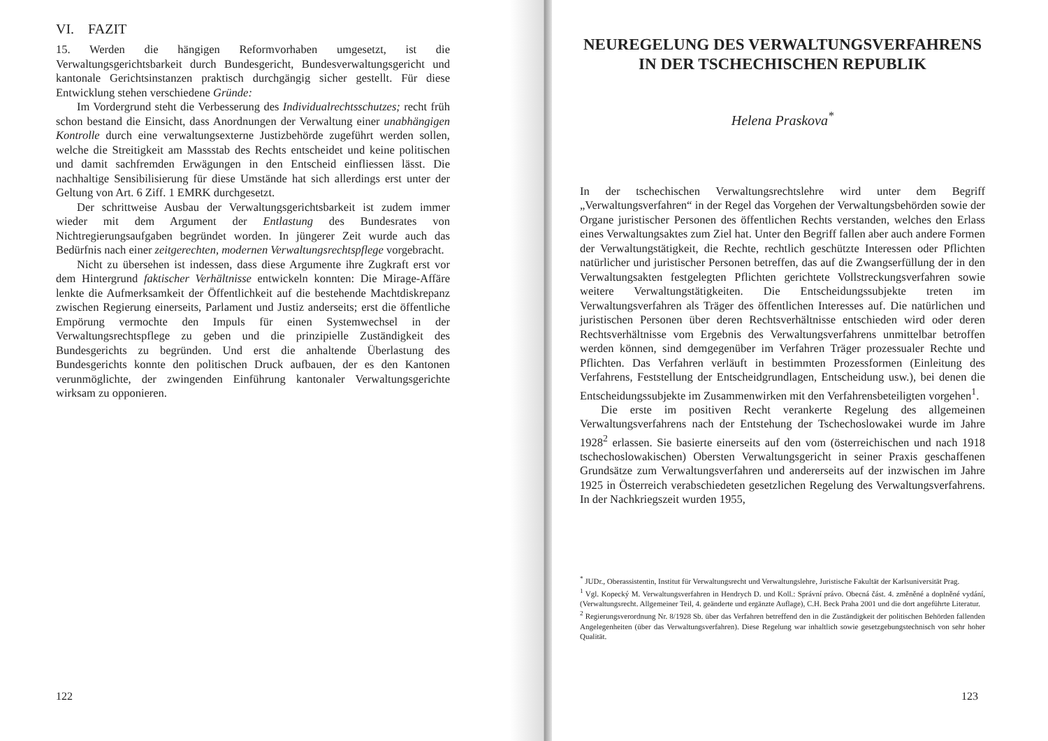VI. FAZIT
15. Werden die hängigen Reformvorhaben umgesetzt, ist die Verwaltungsgerichtsbarkeit durch Bundesgericht, Bundesverwaltungsgericht und kantonale Gerichtsinstanzen praktisch durchgängig sicher gestellt. Für diese Entwicklung stehen verschiedene Gründe:
Im Vordergrund steht die Verbesserung des Individualrechtsschutzes; recht früh schon bestand die Einsicht, dass Anordnungen der Verwaltung einer unabhängigen Kontrolle durch eine verwaltungsexterne Justizbehörde zugeführt werden sollen, welche die Streitigkeit am Massstab des Rechts entscheidet und keine politischen und damit sachfremden Erwägungen in den Entscheid einfliessen lässt. Die nachhaltige Sensibilisierung für diese Umstände hat sich allerdings erst unter der Geltung von Art. 6 Ziff. 1 EMRK durchgesetzt.
Der schrittweise Ausbau der Verwaltungsgerichtsbarkeit ist zudem immer wieder mit dem Argument der Entlastung des Bundesrates von Nichtregierungsaufgaben begründet worden. In jüngerer Zeit wurde auch das Bedürfnis nach einer zeitgerechten, modernen Verwaltungsrechtspflege vorgebracht.
Nicht zu übersehen ist indessen, dass diese Argumente ihre Zugkraft erst vor dem Hintergrund faktischer Verhältnisse entwickeln konnten: Die Mirage-Affäre lenkte die Aufmerksamkeit der Öffentlichkeit auf die bestehende Machtdiskrepanz zwischen Regierung einerseits, Parlament und Justiz anderseits; erst die öffentliche Empörung vermochte den Impuls für einen Systemwechsel in der Verwaltungsrechtspflege zu geben und die prinzipielle Zuständigkeit des Bundesgerichts zu begründen. Und erst die anhaltende Überlastung des Bundesgerichts konnte den politischen Druck aufbauen, der es den Kantonen verunmöglichte, der zwingenden Einführung kantonaler Verwaltungsgerichte wirksam zu opponieren.
122
NEUREGELUNG DES VERWALTUNGSVERFAHRENS IN DER TSCHECHISCHEN REPUBLIK
Helena Praskova<sup>*</sup>
In der tschechischen Verwaltungsrechtslehre wird unter dem Begriff „Verwaltungsverfahren“ in der Regel das Vorgehen der Verwaltungsbehörden sowie der Organe juristischer Personen des öffentlichen Rechts verstanden, welches den Erlass eines Verwaltungsaktes zum Ziel hat. Unter den Begriff fallen aber auch andere Formen der Verwaltungstätigkeit, die Rechte, rechtlich geschützte Interessen oder Pflichten natürlicher und juristischer Personen betreffen, das auf die Zwangserfüllung der in den Verwaltungsakten festgelegten Pflichten gerichtete Vollstreckungsverfahren sowie weitere Verwaltungstätigkeiten. Die Entscheidungssubjekte treten im Verwaltungsverfahren als Träger des öffentlichen Interesses auf. Die natürlichen und juristischen Personen über deren Rechtsverhältnisse entschieden wird oder deren Rechtsverhältnisse vom Ergebnis des Verwaltungsverfahrens unmittelbar betroffen werden können, sind demgegenüber im Verfahren Träger prozessualer Rechte und Pflichten. Das Verfahren verläuft in bestimmten Prozessformen (Einleitung des Verfahrens, Feststellung der Entscheidgrundlagen, Entscheidung usw.), bei denen die Entscheidungssubjekte im Zusammenwirken mit den Verfahrensbeteiligten vorgehen<sup>1</sup>.
Die erste im positiven Recht verankerte Regelung des allgemeinen Verwaltungsverfahrens nach der Entstehung der Tschechoslowakei wurde im Jahre 1928<sup>2</sup> erlassen. Sie basierte einerseits auf den vom (österreichischen und nach 1918 tschechoslowakischen) Obersten Verwaltungsgericht in seiner Praxis geschaffenen Grundsätze zum Verwaltungsverfahren und andererseits auf der inzwischen im Jahre 1925 in Österreich verabschiedeten gesetzlichen Regelung des Verwaltungsverfahrens. In der Nachkriegszeit wurden 1955,
<sup>*</sup> JUDr., Oberassistentin, Institut für Verwaltungsrecht und Verwaltungslehre, Juristische Fakultät der Karlsuniversität Prag.
<sup>1</sup> Vgl. Kopecký M. Verwaltungsverfahren in Hendrych D. und Koll.: Správní právo. Obecná část. 4. změněné a doplněné vydání, (Verwaltungsrecht. Allgemeiner Teil, 4. geänderte und ergänzte Auflage), C.H. Beck Praha 2001 und die dort angeführte Literatur.
<sup>2</sup> Regierungsverordnung Nr. 8/1928 Sb. über das Verfahren betreffend den in die Zuständigkeit der politischen Behörden fallenden Angelegenheiten (über das Verwaltungsverfahren). Diese Regelung war inhaltlich sowie gesetzgebungstechnisch von sehr hoher Qualität.
123